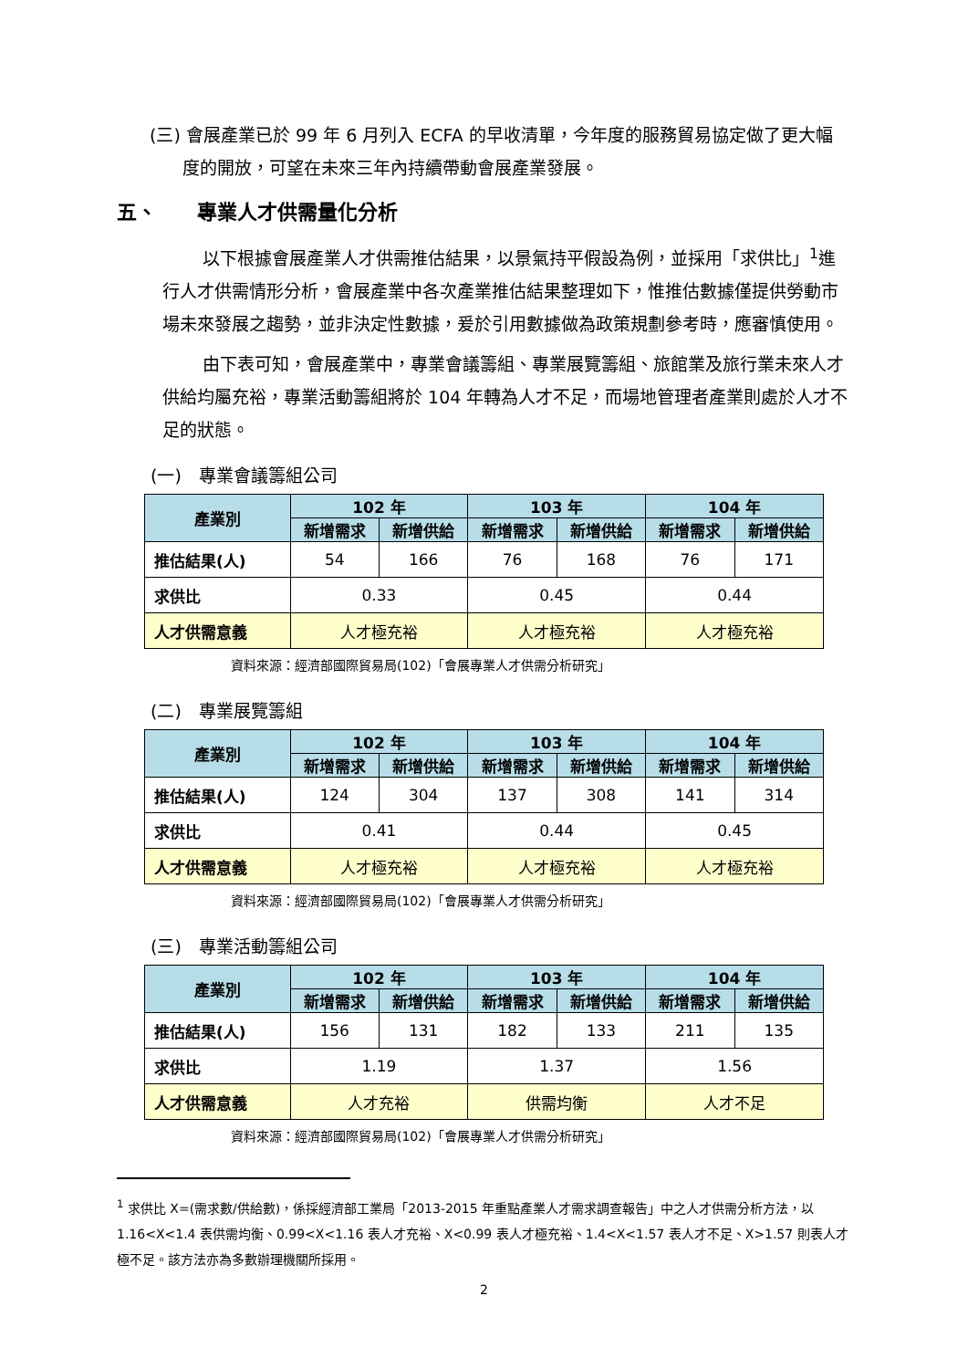(三) 會展產業已於 99 年 6 月列入 ECFA 的早收清單，今年度的服務貿易協定做了更大幅度的開放，可望在未來三年內持續帶動會展產業發展。
五、　　專業人才供需量化分析
以下根據會展產業人才供需推估結果，以景氣持平假設為例，並採用「求供比」<sup>1</sup>進行人才供需情形分析，會展產業中各次產業推估結果整理如下，惟推估數據僅提供勞動市場未來發展之趨勢，並非決定性數據，爰於引用數據做為政策規劃參考時，應審慎使用。
由下表可知，會展產業中，專業會議籌組、專業展覽籌組、旅館業及旅行業未來人才供給均屬充裕，專業活動籌組將於 104 年轉為人才不足，而場地管理者產業則處於人才不足的狀態。
(一)　專業會議籌組公司
| 產業別 | 102 年 | | 103 年 | | 104 年 | |
| --- | --- | --- | --- | --- | --- | --- |
| | 新增需求 | 新增供給 | 新增需求 | 新增供給 | 新增需求 | 新增供給 |
| 推估結果(人) | 54 | 166 | 76 | 168 | 76 | 171 |
| 求供比 | 0.33 | | 0.45 | | 0.44 | |
| 人才供需意義 | 人才極充裕 | | 人才極充裕 | | 人才極充裕 | |
資料來源：經濟部國際貿易局(102)「會展專業人才供需分析研究」
(二)　專業展覽籌組
| 產業別 | 102 年 | | 103 年 | | 104 年 | |
| --- | --- | --- | --- | --- | --- | --- |
| | 新增需求 | 新增供給 | 新增需求 | 新增供給 | 新增需求 | 新增供給 |
| 推估結果(人) | 124 | 304 | 137 | 308 | 141 | 314 |
| 求供比 | 0.41 | | 0.44 | | 0.45 | |
| 人才供需意義 | 人才極充裕 | | 人才極充裕 | | 人才極充裕 | |
資料來源：經濟部國際貿易局(102)「會展專業人才供需分析研究」
(三)　專業活動籌組公司
| 產業別 | 102 年 | | 103 年 | | 104 年 | |
| --- | --- | --- | --- | --- | --- | --- |
| | 新增需求 | 新增供給 | 新增需求 | 新增供給 | 新增需求 | 新增供給 |
| 推估結果(人) | 156 | 131 | 182 | 133 | 211 | 135 |
| 求供比 | 1.19 | | 1.37 | | 1.56 | |
| 人才供需意義 | 人才充裕 | | 供需均衡 | | 人才不足 | |
資料來源：經濟部國際貿易局(102)「會展專業人才供需分析研究」
<sup>1</sup> 求供比 X=(需求數/供給數)，係採經濟部工業局「2013-2015 年重點產業人才需求調查報告」中之人才供需分析方法，以 1.16<X<1.4 表供需均衡、0.99<X<1.16 表人才充裕、X<0.99 表人才極充裕、1.4<X<1.57 表人才不足、X>1.57 則表人才極不足。該方法亦為多數辦理機關所採用。
2